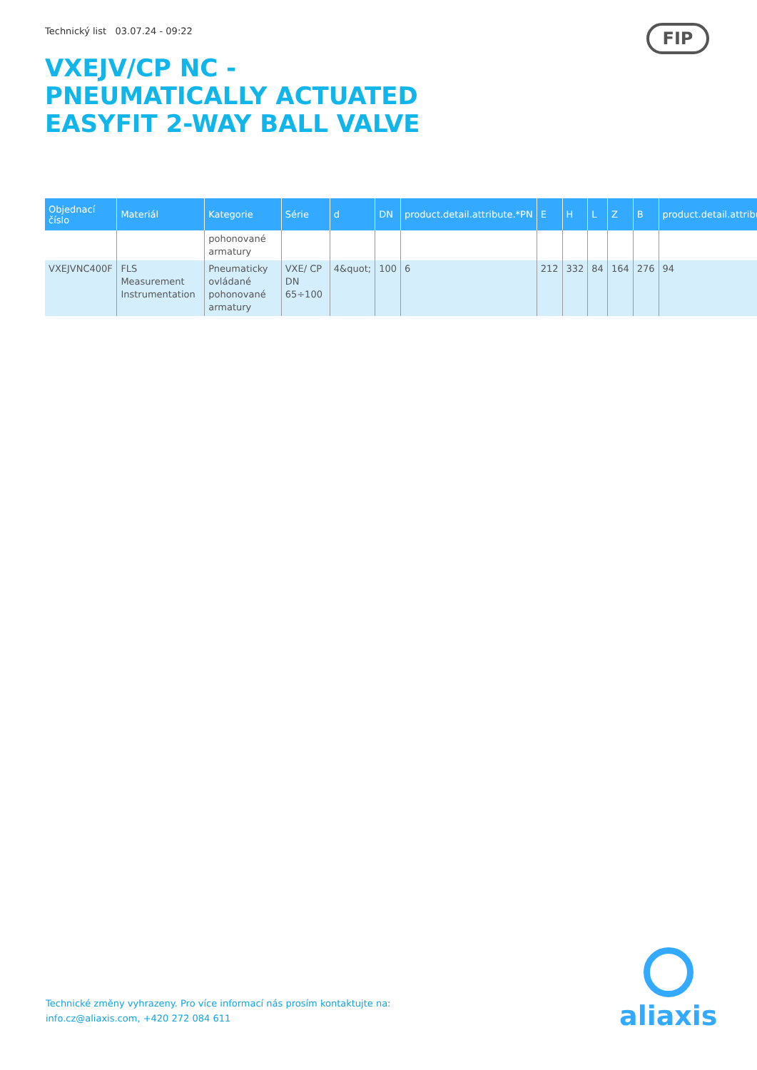Technický list 03.07.24 - 09:22
VXEJV/CP NC - PNEUMATICALLY ACTUATED EASYFIT 2-WAY BALL VALVE
FIP
| Objednací číslo | Materiál | Kategorie | Série | d | DN | product.detail.attribute.*PN | E | H | L | Z | B | product.detail.attribu |
| --- | --- | --- | --- | --- | --- | --- | --- | --- | --- | --- | --- | --- |
| | | pohonované armatury | | | | | | | | | | |
| VXEJVNC400F | FLS Measurement Instrumentation | Pneumaticky ovládané pohonované armatury | VXE/ CP DN 65÷100 | 4&quot; | 100 | 6 | 212 | 332 | 84 | 164 | 276 | 94 |
Technické změny vyhrazeny. Pro více informací nás prosím kontaktujte na:
info.cz@aliaxis.com, +420 272 084 611
aliaxis